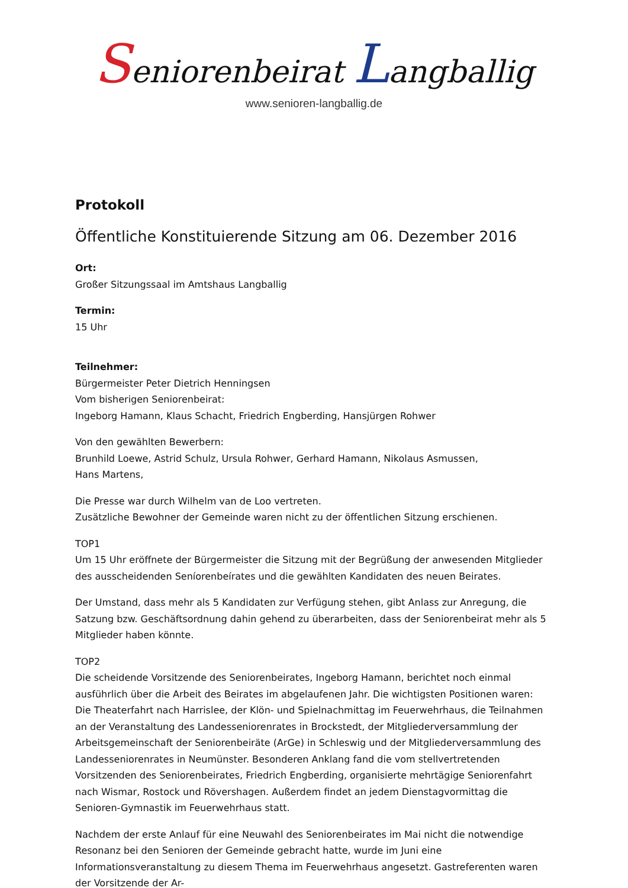Seniorenbeirat Langballig
www.senioren-langballig.de
Protokoll
Öffentliche Konstituierende Sitzung am 06. Dezember 2016
Ort:
Großer Sitzungssaal im Amtshaus Langballig
Termin:
15 Uhr
Teilnehmer:
Bürgermeister Peter Dietrich Henningsen
Vom bisherigen Seniorenbeirat:
Ingeborg Hamann, Klaus Schacht, Friedrich Engberding, Hansjürgen Rohwer
Von den gewählten Bewerbern:
Brunhild Loewe, Astrid Schulz, Ursula Rohwer, Gerhard Hamann, Nikolaus Asmussen,
Hans Martens,
Die Presse war durch Wilhelm van de Loo vertreten.
Zusätzliche Bewohner der Gemeinde waren nicht zu der öffentlichen Sitzung erschienen.
TOP1
Um 15 Uhr eröffnete der Bürgermeister die Sitzung mit der Begrüßung der anwesenden Mitglieder des ausscheidenden Seníorenbeírates und die gewählten Kandidaten des neuen Beirates.
Der Umstand, dass mehr als 5 Kandidaten zur Verfügung stehen, gibt Anlass zur Anregung, die Satzung bzw. Geschäftsordnung dahin gehend zu überarbeiten, dass der Seniorenbeirat mehr als 5 Mitglieder haben könnte.
TOP2
Die scheidende Vorsitzende des Seniorenbeirates, Ingeborg Hamann, berichtet noch einmal ausführlich über die Arbeit des Beirates im abgelaufenen Jahr. Die wichtigsten Positionen waren:
Die Theaterfahrt nach Harrislee, der Klön- und Spielnachmittag im Feuerwehrhaus, die Teilnahmen an der Veranstaltung des Landesseniorenrates in Brockstedt, der Mitgliederversammlung der Arbeitsgemeinschaft der Seniorenbeiräte (ArGe) in Schleswig und der Mitgliederversammlung des Landesseniorenrates in Neumünster. Besonderen Anklang fand die vom stellvertretenden Vorsitzenden des Seniorenbeirates, Friedrich Engberding, organisierte mehrtägige Seniorenfahrt nach Wismar, Rostock und Rövershagen. Außerdem findet an jedem Dienstagvormittag die Senioren-Gymnastik im Feuerwehrhaus statt.
Nachdem der erste Anlauf für eine Neuwahl des Seniorenbeirates im Mai nicht die notwendige Resonanz bei den Senioren der Gemeinde gebracht hatte, wurde im Juni eine Informationsveranstaltung zu diesem Thema im Feuerwehrhaus angesetzt. Gastreferenten waren der Vorsitzende der Ar-